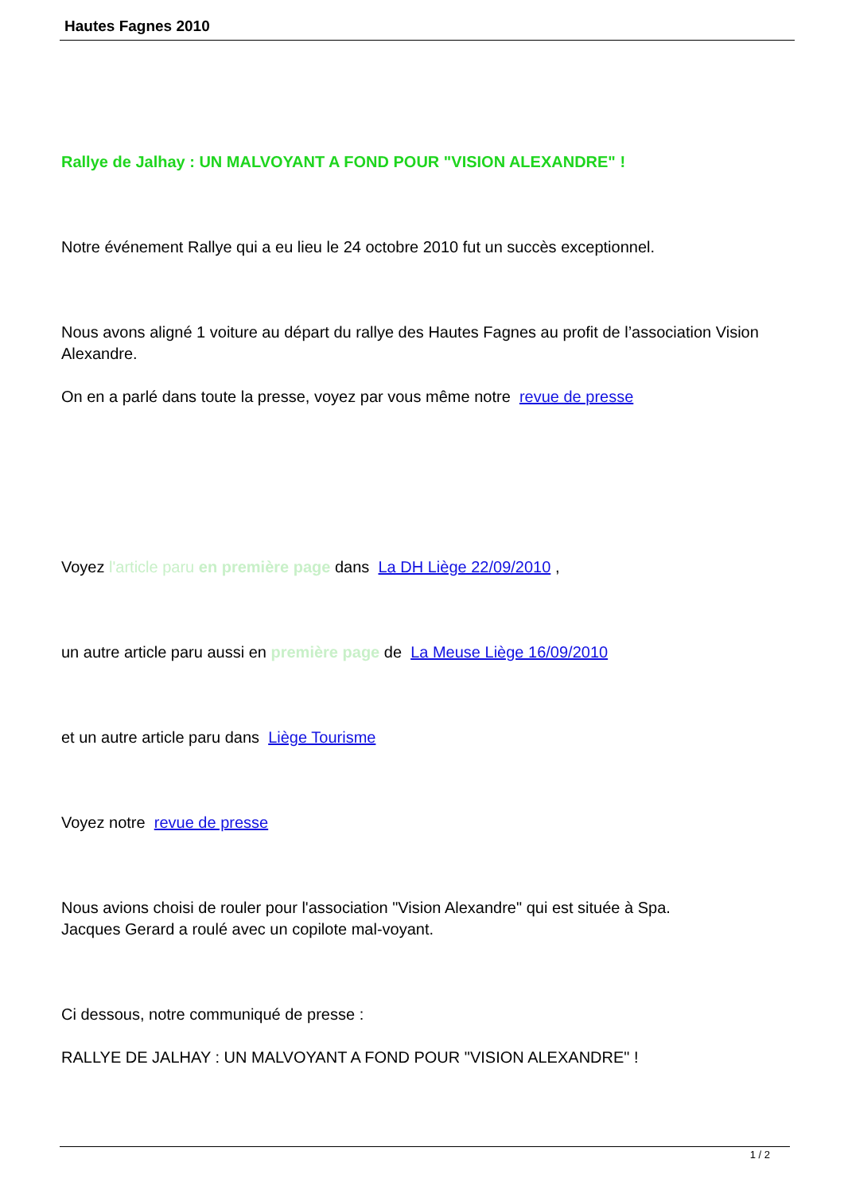Hautes Fagnes 2010
Rallye de Jalhay : UN MALVOYANT A FOND POUR "VISION ALEXANDRE" !
Notre événement Rallye qui a eu lieu le 24 octobre 2010 fut un succès exceptionnel.
Nous avons aligné 1 voiture au départ du rallye des Hautes Fagnes au profit de l’association Vision Alexandre.
On en a parlé dans toute la presse, voyez par vous même notre revue de presse
Voyez l'article paru en première page dans La DH Liège 22/09/2010 ,
un autre article paru aussi en première page de La Meuse Liège 16/09/2010
et un autre article paru dans Liège Tourisme
Voyez notre revue de presse
Nous avions choisi de rouler pour l'association "Vision Alexandre" qui est située à Spa.
Jacques Gerard a roulé avec un copilote mal-voyant.
Ci dessous, notre communiqué de presse :
RALLYE DE JALHAY : UN MALVOYANT A FOND POUR "VISION ALEXANDRE" !
1 / 2